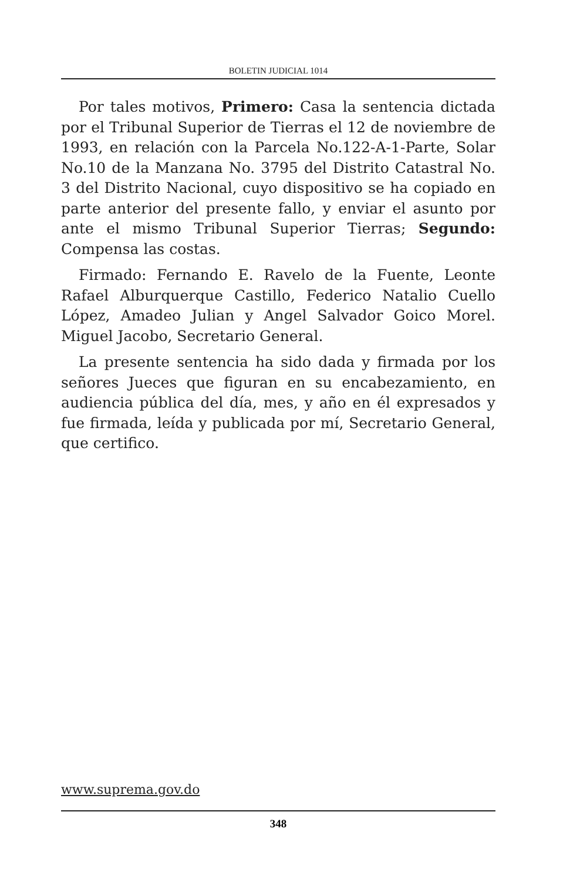BOLETIN JUDICIAL 1014
Por tales motivos, Primero: Casa la sentencia dictada por el Tribunal Superior de Tierras el 12 de noviembre de 1993, en relación con la Parcela No.122-A-1-Parte, Solar No.10 de la Manzana No. 3795 del Distrito Catastral No. 3 del Distrito Nacional, cuyo dispositivo se ha copiado en parte anterior del presente fallo, y enviar el asunto por ante el mismo Tribunal Superior Tierras; Segundo: Compensa las costas.
Firmado: Fernando E. Ravelo de la Fuente, Leonte Rafael Alburquerque Castillo, Federico Natalio Cuello López, Amadeo Julian y Angel Salvador Goico Morel. Miguel Jacobo, Secretario General.
La presente sentencia ha sido dada y firmada por los señores Jueces que figuran en su encabezamiento, en audiencia pública del día, mes, y año en él expresados y fue firmada, leída y publicada por mí, Secretario General, que certifico.
www.suprema.gov.do
348